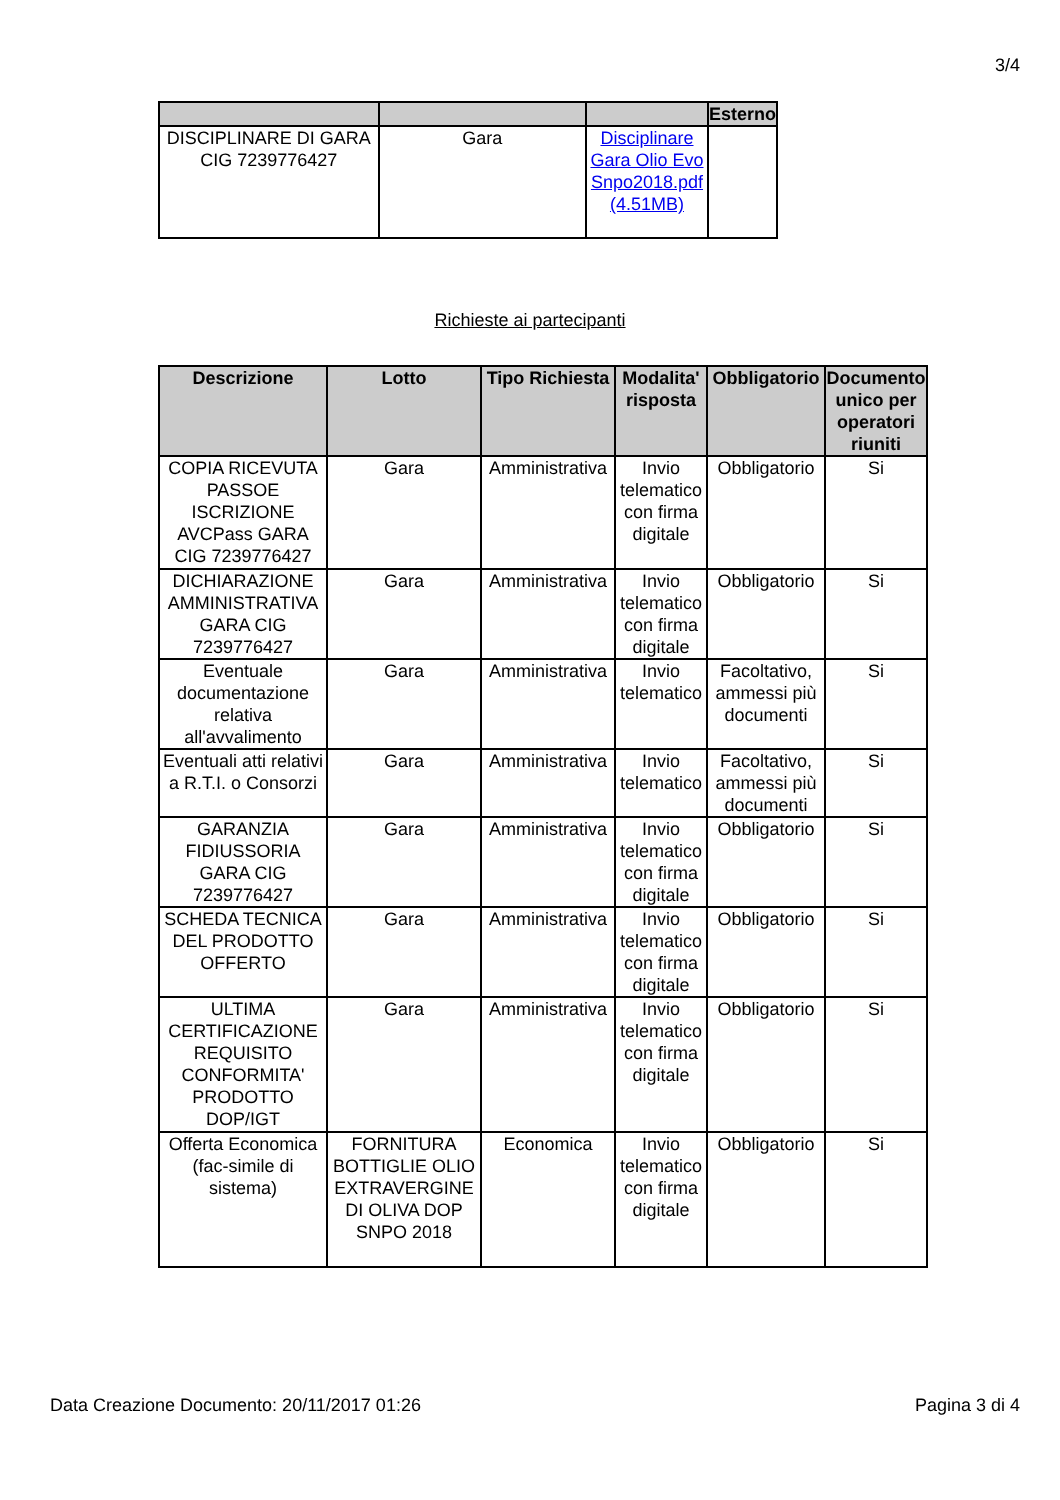3/4
| | | | Esterno |
| --- | --- | --- | --- |
| DISCIPLINARE DI GARA CIG 7239776427 | Gara | Disciplinare Gara Olio Evo Snpo2018.pdf (4.51MB) | |
Richieste ai partecipanti
| Descrizione | Lotto | Tipo Richiesta | Modalita' risposta | Obbligatorio | Documento unico per operatori riuniti |
| --- | --- | --- | --- | --- | --- |
| COPIA RICEVUTA PASSOE ISCRIZIONE AVCPass GARA CIG 7239776427 | Gara | Amministrativa | Invio telematico con firma digitale | Obbligatorio | Si |
| DICHIARAZIONE AMMINISTRATIVA GARA CIG 7239776427 | Gara | Amministrativa | Invio telematico con firma digitale | Obbligatorio | Si |
| Eventuale documentazione relativa all'avvalimento | Gara | Amministrativa | Invio telematico | Facoltativo, ammessi più documenti | Si |
| Eventuali atti relativi a R.T.I. o Consorzi | Gara | Amministrativa | Invio telematico | Facoltativo, ammessi più documenti | Si |
| GARANZIA FIDIUSSORIA GARA CIG 7239776427 | Gara | Amministrativa | Invio telematico con firma digitale | Obbligatorio | Si |
| SCHEDA TECNICA DEL PRODOTTO OFFERTO | Gara | Amministrativa | Invio telematico con firma digitale | Obbligatorio | Si |
| ULTIMA CERTIFICAZIONE REQUISITO CONFORMITA' PRODOTTO DOP/IGT | Gara | Amministrativa | Invio telematico con firma digitale | Obbligatorio | Si |
| Offerta Economica (fac-simile di sistema) | FORNITURA BOTTIGLIE OLIO EXTRAVERGINE DI OLIVA DOP SNPO 2018 | Economica | Invio telematico con firma digitale | Obbligatorio | Si |
Data Creazione Documento: 20/11/2017 01:26 Pagina 3 di 4